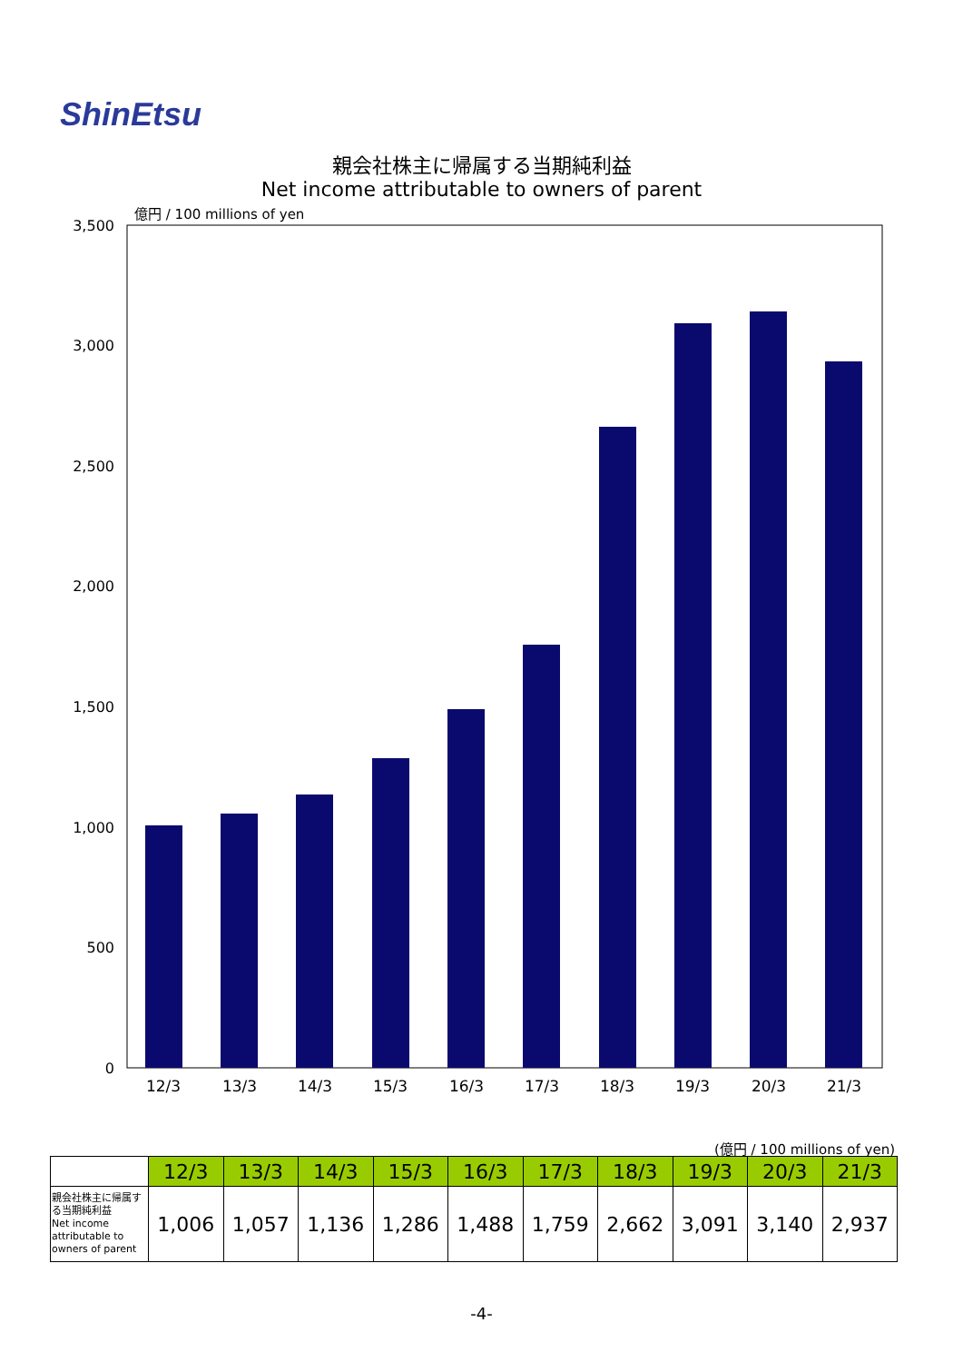ShinEtsu
親会社株主に帰属する当期純利益
Net income attributable to owners of parent
億円 / 100 millions of yen
3,500
3,000
2,500
2,000
1,500
1,000
500
0
12/3
13/3
14/3
15/3
16/3
17/3
18/3
19/3
20/3
21/3
(億円 / 100 millions of yen)
| | 12/3 | 13/3 | 14/3 | 15/3 | 16/3 | 17/3 | 18/3 | 19/3 | 20/3 | 21/3 |
| --- | --- | --- | --- | --- | --- | --- | --- | --- | --- | --- |
| 親会社株主に帰属する当期純利益 Net income attributable to owners of parent | 1,006 | 1,057 | 1,136 | 1,286 | 1,488 | 1,759 | 2,662 | 3,091 | 3,140 | 2,937 |
-4-